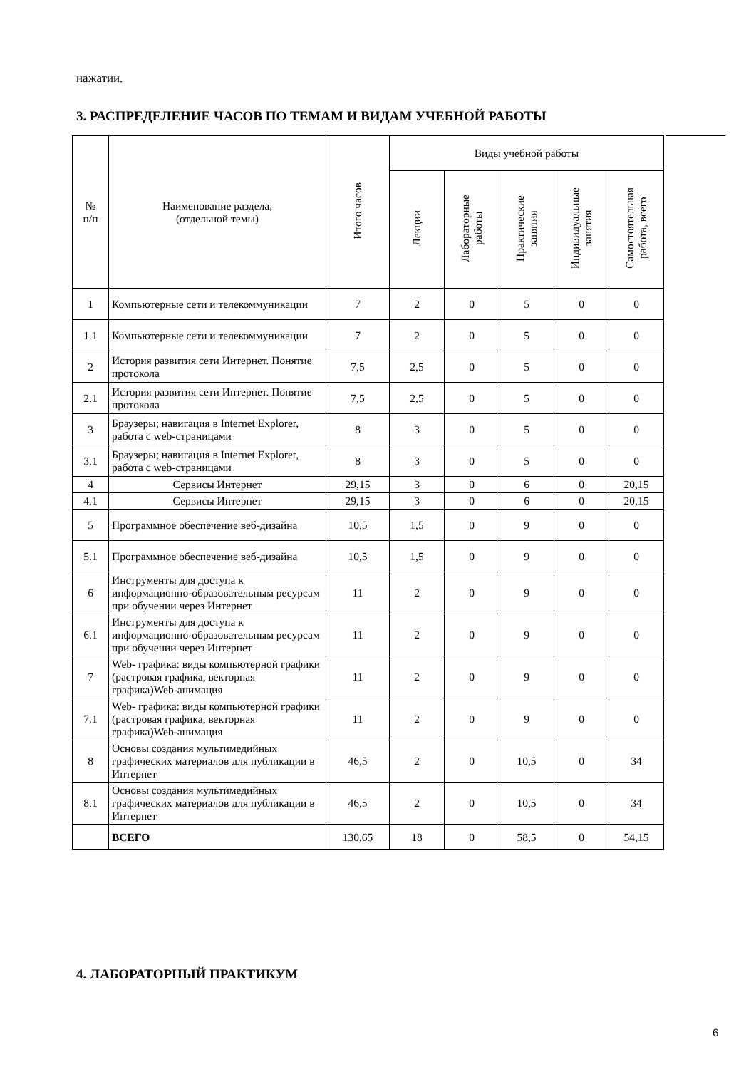нажатии.
3. РАСПРЕДЕЛЕНИЕ ЧАСОВ ПО ТЕМАМ И ВИДАМ УЧЕБНОЙ РАБОТЫ
| № п/п | Наименование раздела, (отдельной темы) | Итого часов | Виды учебной работы | | | | |
| --- | --- | --- | --- | --- | --- | --- | --- |
| | | | Лекции | Лабораторные работы | Практические занятия | Индивидуальные занятия | Самостоятельная работа, всего |
| 1 | Компьютерные сети и телекоммуникации | 7 | 2 | 0 | 5 | 0 | 0 |
| 1.1 | Компьютерные сети и телекоммуникации | 7 | 2 | 0 | 5 | 0 | 0 |
| 2 | История развития сети Интернет. Понятие протокола | 7,5 | 2,5 | 0 | 5 | 0 | 0 |
| 2.1 | История развития сети Интернет. Понятие протокола | 7,5 | 2,5 | 0 | 5 | 0 | 0 |
| 3 | Браузеры; навигация в Internet Explorer, работа с web-страницами | 8 | 3 | 0 | 5 | 0 | 0 |
| 3.1 | Браузеры; навигация в Internet Explorer, работа с web-страницами | 8 | 3 | 0 | 5 | 0 | 0 |
| 4 | Сервисы Интернет | 29,15 | 3 | 0 | 6 | 0 | 20,15 |
| 4.1 | Сервисы Интернет | 29,15 | 3 | 0 | 6 | 0 | 20,15 |
| 5 | Программное обеспечение веб-дизайна | 10,5 | 1,5 | 0 | 9 | 0 | 0 |
| 5.1 | Программное обеспечение веб-дизайна | 10,5 | 1,5 | 0 | 9 | 0 | 0 |
| 6 | Инструменты для доступа к информационно-образовательным ресурсам при обучении через Интернет | 11 | 2 | 0 | 9 | 0 | 0 |
| 6.1 | Инструменты для доступа к информационно-образовательным ресурсам при обучении через Интернет | 11 | 2 | 0 | 9 | 0 | 0 |
| 7 | Web- графика: виды компьютерной графики (растровая графика, векторная графика)Web-анимация | 11 | 2 | 0 | 9 | 0 | 0 |
| 7.1 | Web- графика: виды компьютерной графики (растровая графика, векторная графика)Web-анимация | 11 | 2 | 0 | 9 | 0 | 0 |
| 8 | Основы создания мультимедийных графических материалов для публикации в Интернет | 46,5 | 2 | 0 | 10,5 | 0 | 34 |
| 8.1 | Основы создания мультимедийных графических материалов для публикации в Интернет | 46,5 | 2 | 0 | 10,5 | 0 | 34 |
| | ВСЕГО | 130,65 | 18 | 0 | 58,5 | 0 | 54,15 |
4. ЛАБОРАТОРНЫЙ ПРАКТИКУМ
6